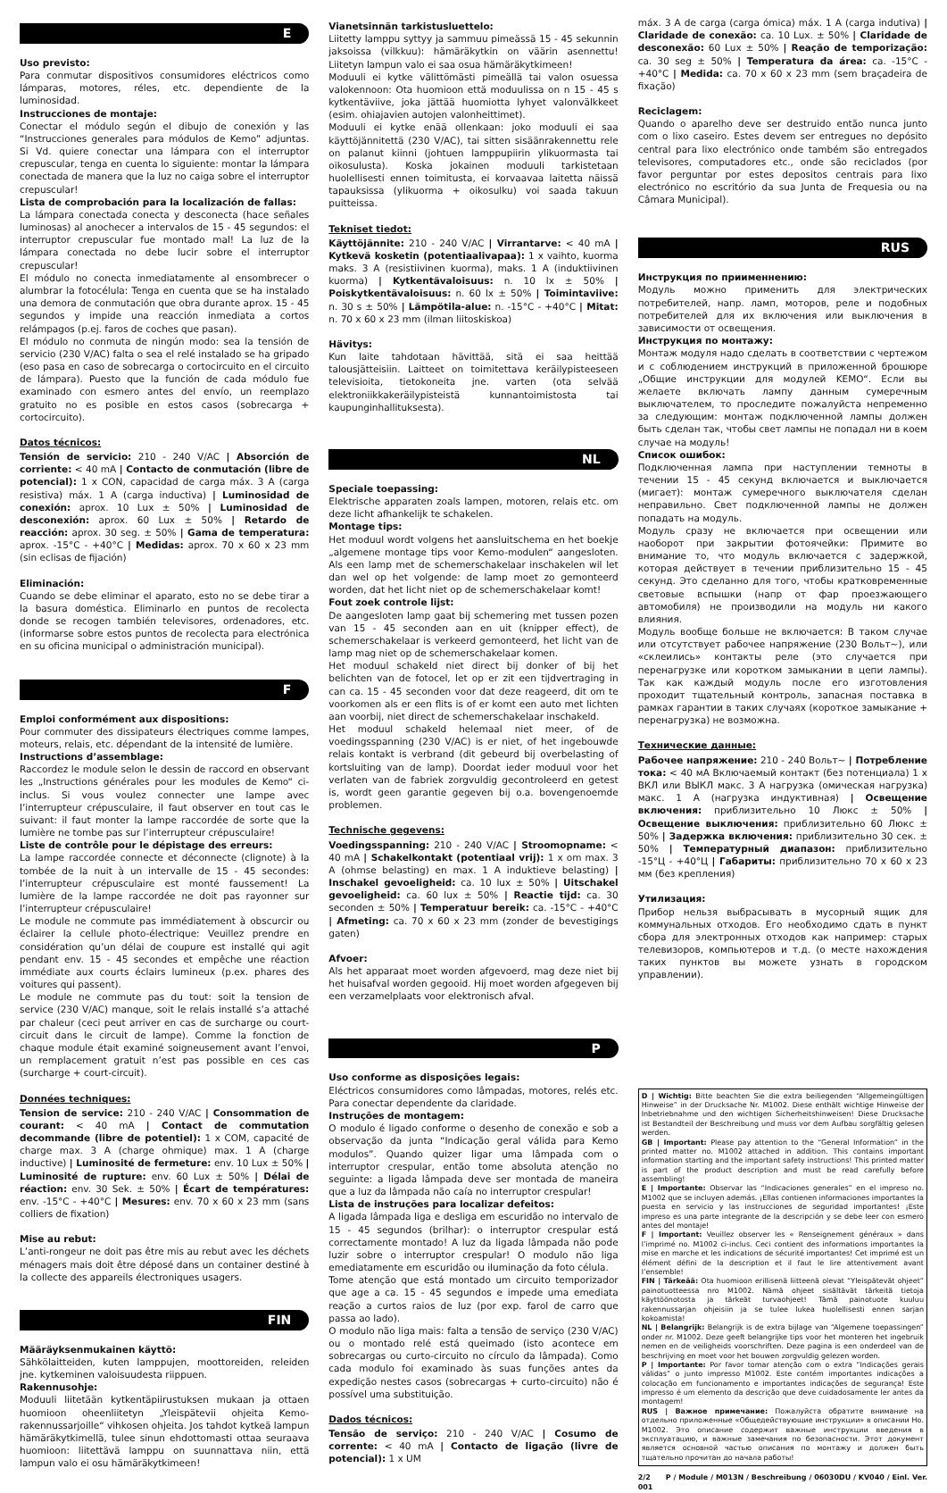E
Uso previsto:
Para conmutar dispositivos consumidores eléctricos como lámparas, motores, réles, etc. dependiente de la luminosidad.
Instrucciones de montaje:
Conectar el módulo según el dibujo de conexión y las “Instrucciones generales para módulos de Kemo” adjuntas. Si Vd. quiere conectar una lámpara con el interruptor crepuscular, tenga en cuenta lo siguiente: montar la lámpara conectada de manera que la luz no caiga sobre el interruptor crepuscular!
Lista de comprobación para la localización de fallas:
La lámpara conectada conecta y desconecta (hace señales luminosas) al anochecer a intervalos de 15 - 45 segundos: el interruptor crepuscular fue montado mal! La luz de la lámpara conectada no debe lucir sobre el interruptor crepuscular!
El módulo no conecta inmediatamente al ensombrecer o alumbrar la fotocélula: Tenga en cuenta que se ha instalado una demora de conmutación que obra durante aprox. 15 - 45 segundos y impide una reacción inmediata a cortos relámpagos (p.ej. faros de coches que pasan).
El módulo no conmuta de ningún modo: sea la tensión de servicio (230 V/AC) falta o sea el relé instalado se ha gripado (eso pasa en caso de sobrecarga o cortocircuito en el circuito de lámpara). Puesto que la función de cada módulo fue examinado con esmero antes del envío, un reemplazo gratuito no es posible en estos casos (sobrecarga + cortocircuito).
Datos técnicos:
Tensión de servicio: 210 - 240 V/AC | Absorción de corriente: < 40 mA | Contacto de conmutación (libre de potencial): 1 x CON, capacidad de carga máx. 3 A (carga resistiva) máx. 1 A (carga inductiva) | Luminosidad de conexión: aprox. 10 Lux ± 50% | Luminosidad de desconexión: aprox. 60 Lux ± 50% | Retardo de reacción: aprox. 30 seg. ± 50% | Gama de temperatura: aprox. -15°C - +40°C | Medidas: aprox. 70 x 60 x 23 mm (sin eclisas de fijación)
Eliminación:
Cuando se debe eliminar el aparato, esto no se debe tirar a la basura doméstica. Eliminarlo en puntos de recolecta donde se recogen también televisores, ordenadores, etc. (informarse sobre estos puntos de recolecta para electrónica en su oficina municipal o administración municipal).
F
Emploi conformément aux dispositions:
Pour commuter des dissipateurs électriques comme lampes, moteurs, relais, etc. dépendant de la intensité de lumière.
Instructions d’assemblage:
Raccordez le module selon le dessin de raccord en observant les „Instructions générales pour les modules de Kemo“ ci-inclus. Si vous voulez connecter une lampe avec l’interrupteur crépusculaire, il faut observer en tout cas le suivant: il faut monter la lampe raccordée de sorte que la lumière ne tombe pas sur l’interrupteur crépusculaire!
Liste de contrôle pour le dépistage des erreurs:
La lampe raccordée connecte et déconnecte (clignote) à la tombée de la nuit à un intervalle de 15 - 45 secondes: l’interrupteur crépusculaire est monté faussement! La lumière de la lampe raccordée ne doit pas rayonner sur l’interrupteur crépusculaire!
Le module ne commute pas immédiatement à obscurcir ou éclairer la cellule photo-électrique: Veuillez prendre en considération qu’un délai de coupure est installé qui agit pendant env. 15 - 45 secondes et empêche une réaction immédiate aux courts éclairs lumineux (p.ex. phares des voitures qui passent).
Le module ne commute pas du tout: soit la tension de service (230 V/AC) manque, soit le relais installé s’a attaché par chaleur (ceci peut arriver en cas de surcharge ou court-circuit dans le circuit de lampe). Comme la fonction de chaque module était examiné soigneusement avant l’envoi, un remplacement gratuit n’est pas possible en ces cas (surcharge + court-circuit).
Données techniques:
Tension de service: 210 - 240 V/AC | Consommation de courant: < 40 mA | Contact de commutation decommande (libre de potentiel): 1 x COM, capacité de charge max. 3 A (charge ohmique) max. 1 A (charge inductive) | Luminosité de fermeture: env. 10 Lux ± 50% | Luminosité de rupture: env. 60 Lux ± 50% | Délai de réaction: env. 30 Sek. ± 50% | Écart de températures: env. -15°C - +40°C | Mesures: env. 70 x 60 x 23 mm (sans colliers de fixation)
Mise au rebut:
L’anti-rongeur ne doit pas être mis au rebut avec les déchets ménagers mais doit être déposé dans un container destiné à la collecte des appareils électroniques usagers.
FIN
Määräyksenmukainen käyttö:
Sähkölaitteiden, kuten lamppujen, moottoreiden, releiden jne. kytkeminen valoisuudesta riippuen.
Rakennusohje:
Moduuli liitetään kytkentäpiirustuksen mukaan ja ottaen huomioon oheenliitetyn „Yleispätevii ohjeita Kemo-rakennussarjoille“ vihkosen ohjeita. Jos tahdot kytkeä lampun hämäräkytkimellä, tulee sinun ehdottomasti ottaa seuraava huomioon: liitettävä lamppu on suunnattava niin, että lampun valo ei osu hämäräkytkimeen!
Vianetsinnän tarkistusluettelo:
Liitetty lamppu syttyy ja sammuu pimeässä 15 - 45 sekunnin jaksoissa (vilkkuu): hämäräkytkin on väärin asennettu! Liitetyn lampun valo ei saa osua hämäräkytkimeen!
Moduuli ei kytke välittömästi pimeällä tai valon osuessa valokennoon: Ota huomioon että moduulissa on n 15 - 45 s kytkentäviive, joka jättää huomiotta lyhyet valonvälkkeet (esim. ohiajavien autojen valonheittimet).
Moduuli ei kytke enää ollenkaan: joko moduuli ei saa käyttöjännitettä (230 V/AC), tai sitten sisäänrakennettu rele on palanut kiinni (johtuen lamppupiirin ylikuormasta tai oikosulusta). Koska jokainen moduuli tarkistetaan huolellisesti ennen toimitusta, ei korvaavaa laitetta näissä tapauksissa (ylikuorma + oikosulku) voi saada takuun puitteissa.
Tekniset tiedot:
Käyttöjännite: 210 - 240 V/AC | Virrantarve: < 40 mA | Kytkevä kosketin (potentiaalivapaa): 1 x vaihto, kuorma maks. 3 A (resistiivinen kuorma), maks. 1 A (induktiivinen kuorma) | Kytkentävaloisuus: n. 10 lx ± 50% | Poiskytkentävaloisuus: n. 60 lx ± 50% | Toimintaviive: n. 30 s ± 50% | Lämpötila-alue: n. -15°C - +40°C | Mitat: n. 70 x 60 x 23 mm (ilman liitoskiskoa)
Hävitys:
Kun laite tahdotaan hävittää, sitä ei saa heittää talousjätteisiin. Laitteet on toimitettava keräilypisteeseen televisioita, tietokoneita jne. varten (ota selvää elektroniikkakeräilypisteistä kunnantoimistosta tai kaupunginhallituksesta).
NL
Speciale toepassing:
Elektrische apparaten zoals lampen, motoren, relais etc. om deze licht afhankelijk te schakelen.
Montage tips:
Het moduul wordt volgens het aansluitschema en het boekje „algemene montage tips voor Kemo-modulen“ aangesloten. Als een lamp met de schemerschakelaar inschakelen wil let dan wel op het volgende: de lamp moet zo gemonteerd worden, dat het licht niet op de schemerschakelaar komt!
Fout zoek controle lijst:
De aangesloten lamp gaat bij schemering met tussen pozen van 15 - 45 seconden aan en uit (knipper effect), de schemerschakelaar is verkeerd gemonteerd, het licht van de lamp mag niet op de schemerschakelaar komen.
Het moduul schakeld niet direct bij donker of bij het belichten van de fotocel, let op er zit een tijdvertraging in can ca. 15 - 45 seconden voor dat deze reageerd, dit om te voorkomen als er een flits is of er komt een auto met lichten aan voorbij, niet direct de schemerschakelaar inschakeld.
Het moduul schakeld helemaal niet meer, of de voedingsspanning (230 V/AC) is er niet, of het ingebouwde relais kontakt is verbrand (dit gebeurd bij overbelasting of kortsluiting van de lamp). Doordat ieder moduul voor het verlaten van de fabriek zorgvuldig gecontroleerd en getest is, wordt geen garantie gegeven bij o.a. bovengenoemde problemen.
Technische gegevens:
Voedingsspanning: 210 - 240 V/AC | Stroomopname: < 40 mA | Schakelkontakt (potentiaal vrij): 1 x om max. 3 A (ohmse belasting) en max. 1 A induktieve belasting) | Inschakel gevoeligheid: ca. 10 lux ± 50% | Uitschakel gevoeligheid: ca. 60 lux ± 50% | Reactie tijd: ca. 30 seconden ± 50% | Temperatuur bereik: ca. -15°C - +40°C | Afmeting: ca. 70 x 60 x 23 mm (zonder de bevestigings gaten)
Afvoer:
Als het apparaat moet worden afgevoerd, mag deze niet bij het huisafval worden gegooid. Hij moet worden afgegeven bij een verzamelplaats voor elektronisch afval.
P
Uso conforme as disposições legais:
Eléctricos consumidores como lâmpadas, motores, relés etc. Para conectar dependente da claridade.
Instruções de montagem:
O modulo é ligado conforme o desenho de conexão e sob a observação da junta “Indicação geral válida para Kemo modulos”. Quando quizer ligar uma lâmpada com o interruptor crespular, então tome absoluta atenção no seguinte: a ligada lâmpada deve ser montada de maneira que a luz da lâmpada não caía no interruptor crespular!
Lista de instruções para localizar defeitos:
A ligada lâmpada liga e desliga em escuridão no intervalo de 15 - 45 segundos (brilhar): o interruptor crespular está correctamente montado! A luz da ligada lâmpada não pode luzir sobre o interruptor crespular! O modulo não liga emediatamente em escuridão ou iluminação da foto célula.
Tome atenção que está montado um circuito temporizador que age a ca. 15 - 45 segundos e impede uma emediata reação a curtos raios de luz (por exp. farol de carro que passa ao lado).
O modulo não liga mais: falta a tensão de serviço (230 V/AC) ou o montado relé está queimado (isto acontece em sobrecargas ou curto-circuito no círculo da lâmpada). Como cada modulo foi examinado às suas funções antes da expedição nestes casos (sobrecargas + curto-circuito) não é possível uma substituição.
Dados técnicos:
Tensão de serviço: 210 - 240 V/AC | Cosumo de corrente: < 40 mA | Contacto de ligação (livre de potencial): 1 x UM
máx. 3 A de carga (carga ómica) máx. 1 A (carga indutiva) | Claridade de conexão: ca. 10 Lux. ± 50% | Claridade de desconexão: 60 Lux ± 50% | Reação de temporização: ca. 30 seg ± 50% | Temperatura da área: ca. -15°C - +40°C | Medida: ca. 70 x 60 x 23 mm (sem braçadeira de fixação)
Reciclagem:
Quando o aparelho deve ser destruido então nunca junto com o lixo caseiro. Estes devem ser entregues no depósito central para lixo electrónico onde também são entregados televisores, computadores etc., onde são reciclados (por favor perguntar por estes depositos centrais para lixo electrónico no escritório da sua Junta de Frequesia ou na Câmara Municipal).
RUS
Инструкция по приименнению:
Модуль можно применить для электрических потребителей, напр. ламп, моторов, реле и подобных потребителей для их включения или выключения в зависимости от освещения.
Инструкция по монтажу:
Монтаж модуля надо сделать в соответствии с чертежом и с соблюдением инструкций в приложенной брошюре „Общие инструкции для модулей KEMO“. Если вы желаете включать лампу данным сумеречным выключателем, то проследите пожалуйста непременно за следующим: монтаж подключенной лампы должен быть сделан так, чтобы свет лампы не попадал ни в коем случае на модуль!
Список ошибок:
Подключенная лампа при наступлении темноты в течении 15 - 45 секунд включается и выключается (мигает): монтаж сумеречного выключателя сделан неправильно. Свет подключенной лампы не должен попадать на модуль.
Модуль сразу не включается при освещении или наоборот при закрытии фотоячейки: Примите во внимание то, что модуль включается с задержкой, которая действует в течении приблизительно 15 - 45 секунд. Это сделанно для того, чтобы кратковременные световые вспышки (напр от фар проезжающего автомобиля) не производили на модуль ни какого влияния.
Модуль вообще больше не включается: В таком случае или отсутствует рабочее напряжение (230 Вольт~), или «склеились» контакты реле (это случается при перенагрузке или коротком замыкании в цепи лампы). Так как каждый модуль после его изготовления проходит тщательный контроль, запасная поставка в рамках гарантии в таких случаях (короткое замыкание + перенагрузка) не возможна.
Технические данные:
Рабочее напряжение: 210 - 240 Вольт~ | Потребление тока: < 40 мА Включаемый контакт (без потенциала) 1 x ВКЛ или ВЫКЛ макс. 3 A нагрузка (омическая нагрузка) макс. 1 A (нагрузка индуктивная) | Освещение включения: приблизительно 10 Люкс ± 50% | Освещение выключения: приблизительно 60 Люкс ± 50% | Задержка включения: приблизительно 30 сек. ± 50% | Температурный диапазон: приблизительно -15°Ц - +40°Ц | Габариты: приблизительно 70 x 60 x 23 мм (без крепления)
Утилизация:
Прибор нельзя выбрасывать в мусорный ящик для коммунальных отходов. Его необходимо сдать в пункт сбора для электронных отходов как например: старых телевизоров, компьютеров и т.д. (о месте нахождения таких пунктов вы можете узнать в городском управлении).
D | Wichtig: Bitte beachten Sie die extra beiliegenden “Allgemeingültigen Hinweise” in der Drucksache Nr. M1002. Diese enthält wichtige Hinweise der Inbetriebnahme und den wichtigen Sicherheitshinweisen! Diese Drucksache ist Bestandteil der Beschreibung und muss vor dem Aufbau sorgfältig gelesen werden.
GB | Important: Please pay attention to the “General Information” in the printed matter no. M1002 attached in addition. This contains important information starting and the important safety instructions! This printed matter is part of the product description and must be read carefully before assembling!
E | Importante: Observar las “Indicaciones generales” en el impreso no. M1002 que se incluyen además. ¡Ellas contienen informaciones importantes la puesta en servicio y las instrucciones de seguridad importantes! ¡Este impreso es una parte integrante de la descripción y se debe leer con esmero antes del montaje!
F | Important: Veuillez observer les « Renseignement généraux » dans l’imprimé no. M1002 ci-inclus. Ceci contient des informations importantes la mise en marche et les indications de sécurité importantes! Cet imprimé est un élément défini de la description et il faut le lire attentivement avant l’ensemble!
FIN | Tärkeää: Ota huomioon erillisenä liitteenä olevat “Yleispätevät ohjeet” painotuotteessa nro M1002. Nämä ohjeet sisältävät tärkeitä tietoja käyttöönotosta ja tärkeät turvaohjeet! Tämä painotuote kuuluu rakennussarjan ohjeisiin ja se tulee lukea huolellisesti ennen sarjan kokoamista!
NL | Belangrijk: Belangrijk is de extra bijlage van “Algemene toepassingen” onder nr. M1002. Deze geeft belangrijke tips voor het monteren het ingebruik nemen en de veiligheids voorschriften. Deze pagina is een onderdeel van de beschrijving en moet voor het bouwen zorgvuldig gelezen worden.
P | Importante: Por favor tomar atenção com o extra “Indicações gerais válidas” o junto impresso M1002. Este contém importantes indicações a colocação em funcionamento e importantes indicações de segurança! Este impresso é um elemento da descrição que deve cuidadosamente ler antes da montagem!
RUS | Важное примечание: Пожалуйста обратите внимание на отдельно приложенные «Общедействующие инструкции» в описании Но. M1002. Это описание содержит важные инструкции введения в эксплуатацию, и важные замечания по безопасности. Этот документ является основной частью описания по монтажу и должен быть тщательно прочитан до начала работы!
2/2 P / Module / M013N / Beschreibung / 06030DU / KV040 / Einl. Ver. 001